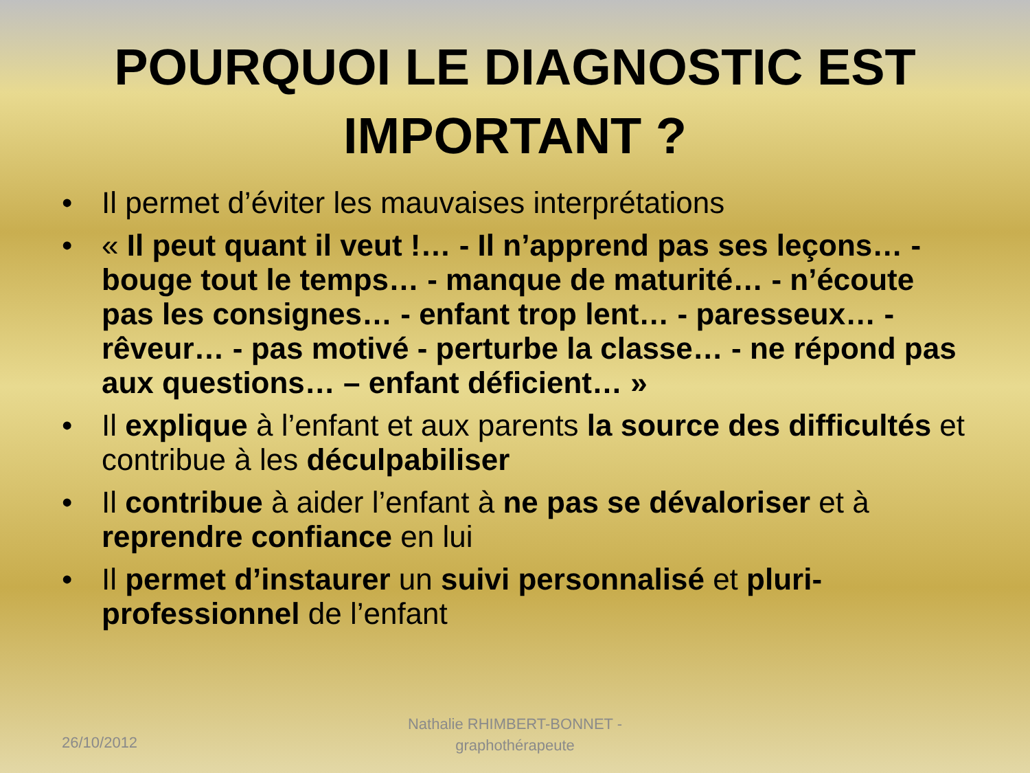POURQUOI LE DIAGNOSTIC EST
IMPORTANT ?
• Il permet d’éviter les mauvaises interprétations
• « Il peut quant il veut !… - Il n’apprend pas ses leçons… - bouge tout le temps… - manque de maturité… - n’écoute pas les consignes… - enfant trop lent… - paresseux… - rêveur… - pas motivé - perturbe la classe… - ne répond pas aux questions… – enfant déficient… »
• Il explique à l’enfant et aux parents la source des difficultés et contribue à les déculpabiliser
• Il contribue à aider l’enfant à ne pas se dévaloriser et à reprendre confiance en lui
• Il permet d’instaurer un suivi personnalisé et pluri-professionnel de l’enfant
26/10/2012
Nathalie RHIMBERT-BONNET - graphothérapeute